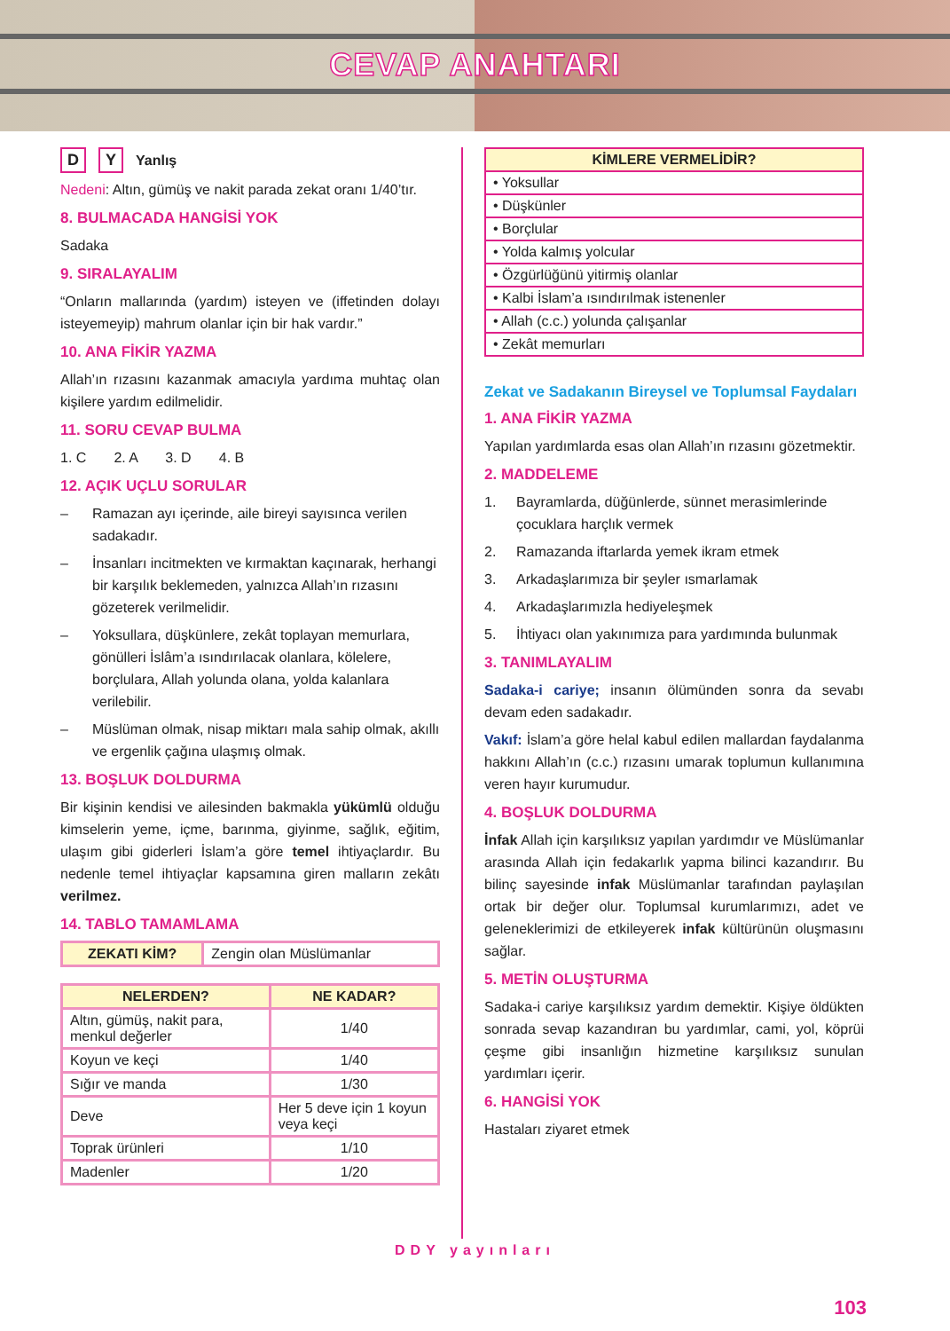CEVAP ANAHTARI
D Y Yanlış
Nedeni: Altın, gümüş ve nakit parada zekat oranı 1/40’tır.
8. BULMACADA HANGİSİ YOK
Sadaka
9. SIRALAYALIM
“Onların mallarında (yardım) isteyen ve (iffetinden dolayı isteyemeyip) mahrum olanlar için bir hak vardır.”
10. ANA FİKİR YAZMA
Allah’ın rızasını kazanmak amacıyla yardıma muhtaç olan kişilere yardım edilmelidir.
11. SORU CEVAP BULMA
1. C 2. A 3. D 4. B
12. AÇIK UÇLU SORULAR
– Ramazan ayı içerinde, aile bireyi sayısınca verilen sadakadır.
– İnsanları incitmekten ve kırmaktan kaçınarak, herhangi bir karşılık beklemeden, yalnızca Allah’ın rızasını gözeterek verilmelidir.
– Yoksullara, düşkünlere, zekât toplayan memurlara, gönülleri İslâm’a ısındırılacak olanlara, kölelere, borçlulara, Allah yolunda olana, yolda kalanlara verilebilir.
– Müslüman olmak, nisap miktarı mala sahip olmak, akıllı ve ergenlik çağına ulaşmış olmak.
13. BOŞLUK DOLDURMA
Bir kişinin kendisi ve ailesinden bakmakla yükümlü olduğu kimselerin yeme, içme, barınma, giyinme, sağlık, eğitim, ulaşım gibi giderleri İslam’a göre temel ihtiyaçlardır. Bu nedenle temel ihtiyaçlar kapsamına giren malların zekâtı verilmez.
14. TABLO TAMAMLAMA
| ZEKATI KİM? | Zengin olan Müslümanlar |
| NELERDEN? | NE KADAR? |
| --- | --- |
| Altın, gümüş, nakit para, menkul değerler | 1/40 |
| Koyun ve keçi | 1/40 |
| Sığır ve manda | 1/30 |
| Deve | Her 5 deve için 1 koyun veya keçi |
| Toprak ürünleri | 1/10 |
| Madenler | 1/20 |
| KİMLERE VERMELİDİR? |
| --- |
| • Yoksullar |
| • Düşkünler |
| • Borçlular |
| • Yolda kalmış yolcular |
| • Özgürlüğünü yitirmiş olanlar |
| • Kalbi İslam’a ısındırılmak istenenler |
| • Allah (c.c.) yolunda çalışanlar |
| • Zekât memurları |
Zekat ve Sadakanın Bireysel ve Toplumsal Faydaları
1. ANA FİKİR YAZMA
Yapılan yardımlarda esas olan Allah’ın rızasını gözetmektir.
2. MADDELEME
1. Bayramlarda, düğünlerde, sünnet merasimlerinde çocuklara harçlık vermek
2. Ramazanda iftarlarda yemek ikram etmek
3. Arkadaşlarımıza bir şeyler ısmarlamak
4. Arkadaşlarımızla hediyeleşmek
5. İhtiyacı olan yakınımıza para yardımında bulunmak
3. TANIMLAYALIM
Sadaka-i cariye; insanın ölümünden sonra da sevabı devam eden sadakadır.
Vakıf: İslam’a göre helal kabul edilen mallardan faydalanma hakkını Allah’ın (c.c.) rızasını umarak toplumun kullanımına veren hayır kurumudur.
4. BOŞLUK DOLDURMA
İnfak Allah için karşılıksız yapılan yardımdır ve Müslümanlar arasında Allah için fedakarlık yapma bilinci kazandırır. Bu bilinç sayesinde infak Müslümanlar tarafından paylaşılan ortak bir değer olur. Toplumsal kurumlarımızı, adet ve geleneklerimizi de etkileyerek infak kültürünün oluşmasını sağlar.
5. METİN OLUŞTURMA
Sadaka-i cariye karşılıksız yardım demektir. Kişiye öldükten sonrada sevap kazandıran bu yardımlar, cami, yol, köprüi çeşme gibi insanlığın hizmetine karşılıksız sunulan yardımları içerir.
6. HANGİSİ YOK
Hastaları ziyaret etmek
DDY yayınları
103